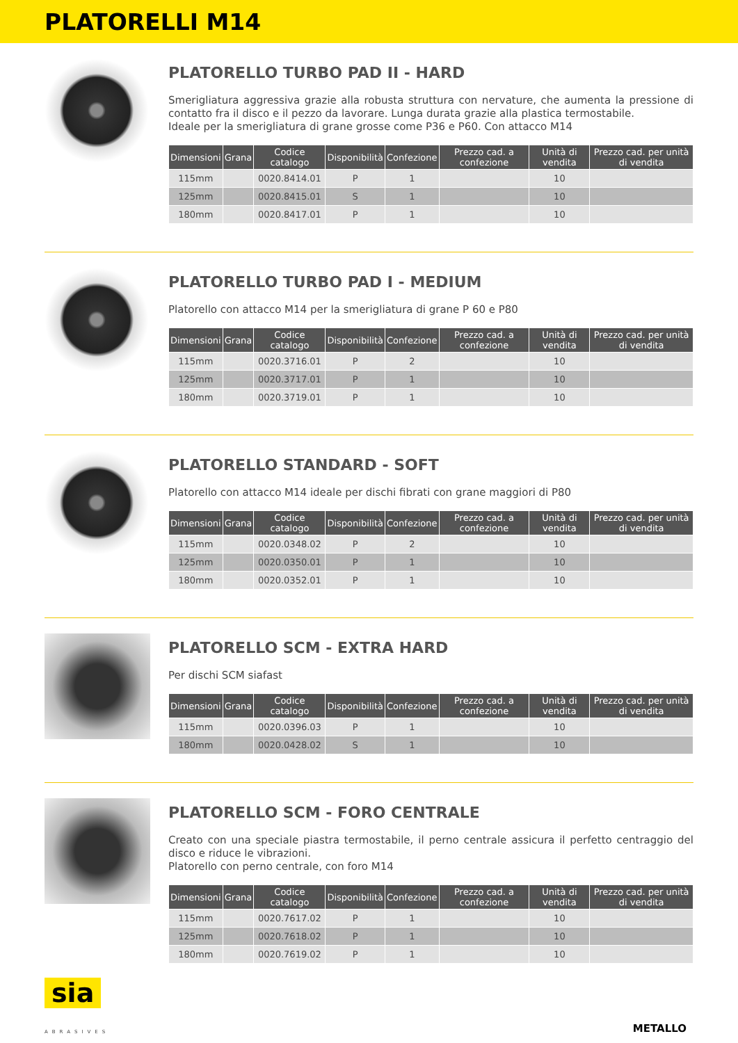PLATORELLI M14
PLATORELLO TURBO PAD II - HARD
Smerigliatura aggressiva grazie alla robusta struttura con nervature, che aumenta la pressione di contatto fra il disco e il pezzo da lavorare. Lunga durata grazie alla plastica termostabile.
Ideale per la smerigliatura di grane grosse come P36 e P60. Con attacco M14
| Dimensioni | Grana | Codice catalogo | Disponibilità | Confezione | Prezzo cad. a confezione | Unità di vendita | Prezzo cad. per unità di vendita |
| --- | --- | --- | --- | --- | --- | --- | --- |
| 115mm | | 0020.8414.01 | P | 1 | | 10 | |
| 125mm | | 0020.8415.01 | S | 1 | | 10 | |
| 180mm | | 0020.8417.01 | P | 1 | | 10 | |
PLATORELLO TURBO PAD I - MEDIUM
Platorello con attacco M14 per la smerigliatura di grane P 60 e P80
| Dimensioni | Grana | Codice catalogo | Disponibilità | Confezione | Prezzo cad. a confezione | Unità di vendita | Prezzo cad. per unità di vendita |
| --- | --- | --- | --- | --- | --- | --- | --- |
| 115mm | | 0020.3716.01 | P | 2 | | 10 | |
| 125mm | | 0020.3717.01 | P | 1 | | 10 | |
| 180mm | | 0020.3719.01 | P | 1 | | 10 | |
PLATORELLO STANDARD - SOFT
Platorello con attacco M14 ideale per dischi fibrati con grane maggiori di P80
| Dimensioni | Grana | Codice catalogo | Disponibilità | Confezione | Prezzo cad. a confezione | Unità di vendita | Prezzo cad. per unità di vendita |
| --- | --- | --- | --- | --- | --- | --- | --- |
| 115mm | | 0020.0348.02 | P | 2 | | 10 | |
| 125mm | | 0020.0350.01 | P | 1 | | 10 | |
| 180mm | | 0020.0352.01 | P | 1 | | 10 | |
PLATORELLO SCM - EXTRA HARD
Per dischi SCM siafast
| Dimensioni | Grana | Codice catalogo | Disponibilità | Confezione | Prezzo cad. a confezione | Unità di vendita | Prezzo cad. per unità di vendita |
| --- | --- | --- | --- | --- | --- | --- | --- |
| 115mm | | 0020.0396.03 | P | 1 | | 10 | |
| 180mm | | 0020.0428.02 | S | 1 | | 10 | |
PLATORELLO SCM - FORO CENTRALE
Creato con una speciale piastra termostabile, il perno centrale assicura il perfetto centraggio del disco e riduce le vibrazioni.
Platorello con perno centrale, con foro M14
| Dimensioni | Grana | Codice catalogo | Disponibilità | Confezione | Prezzo cad. a confezione | Unità di vendita | Prezzo cad. per unità di vendita |
| --- | --- | --- | --- | --- | --- | --- | --- |
| 115mm | | 0020.7617.02 | P | 1 | | 10 | |
| 125mm | | 0020.7618.02 | P | 1 | | 10 | |
| 180mm | | 0020.7619.02 | P | 1 | | 10 | |
sia
ABRASIVES
METALLO